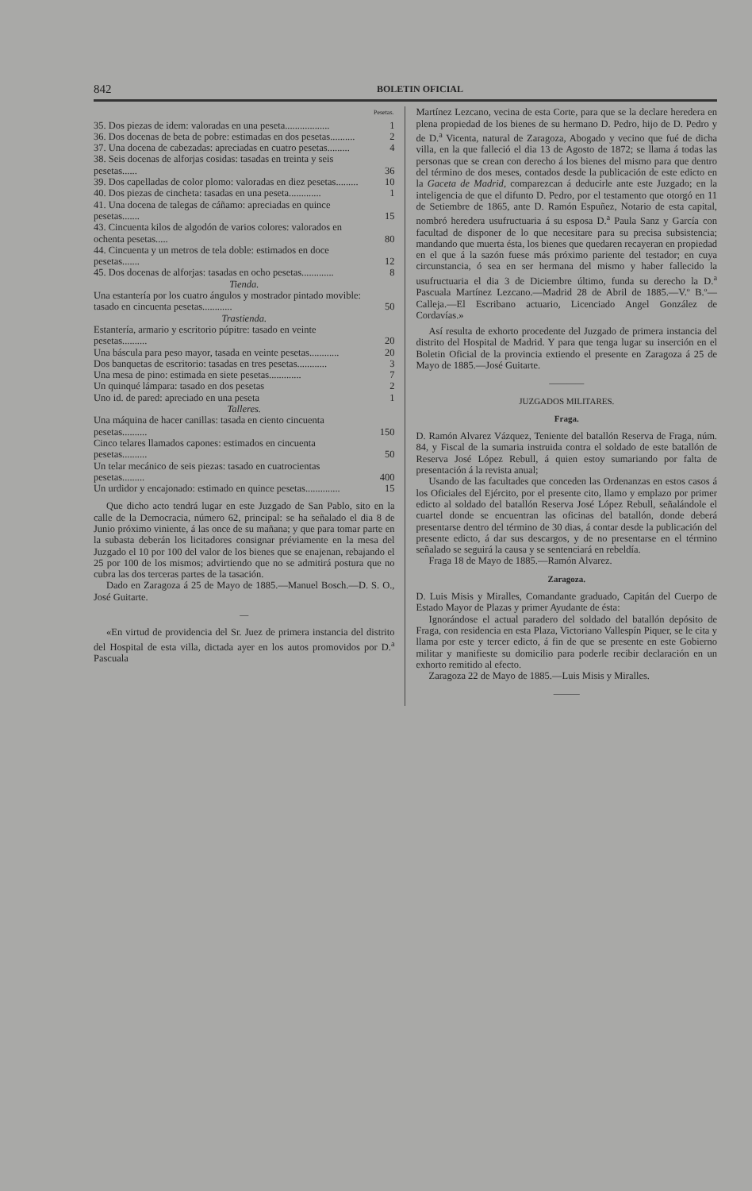842 BOLETIN OFICIAL
| | Pesetas. |
| 35. Dos piezas de idem: valoradas en una peseta.................. | 1 |
| 36. Dos docenas de beta de pobre: estimadas en dos pesetas.......... | 2 |
| 37. Una docena de cabezadas: apreciadas en cuatro pesetas......... | 4 |
| 38. Seis docenas de alforjas cosidas: tasadas en treinta y seis pesetas...... | 36 |
| 39. Dos capelladas de color plomo: valoradas en diez pesetas......... | 10 |
| 40. Dos piezas de cincheta: tasadas en una peseta............. | 1 |
| 41. Una docena de talegas de cáñamo: apreciadas en quince pesetas....... | 15 |
| 43. Cincuenta kilos de algodón de varios colores: valorados en ochenta pesetas..... | 80 |
| 44. Cincuenta y un metros de tela doble: estimados en doce pesetas....... | 12 |
| 45. Dos docenas de alforjas: tasadas en ocho pesetas............. | 8 |
| Tienda. | |
| Una estantería por los cuatro ángulos y mostrador pintado movible: tasado en cincuenta pesetas............ | 50 |
| Trastienda. | |
| Estantería, armario y escritorio púpitre: tasado en veinte pesetas.......... | 20 |
| Una báscula para peso mayor, tasada en veinte pesetas............ | 20 |
| Dos banquetas de escritorio: tasadas en tres pesetas............ | 3 |
| Una mesa de pino: estimada en siete pesetas............. | 7 |
| Un quinqué lámpara: tasado en dos pesetas | 2 |
| Uno id. de pared: apreciado en una peseta | 1 |
| Talleres. | |
| Una máquina de hacer canillas: tasada en ciento cincuenta pesetas.......... | 150 |
| Cinco telares llamados capones: estimados en cincuenta pesetas.......... | 50 |
| Un telar mecánico de seis piezas: tasado en cuatrocientas pesetas......... | 400 |
| Un urdidor y encajonado: estimado en quince pesetas.............. | 15 |
Que dicho acto tendrá lugar en este Juzgado de San Pablo, sito en la calle de la Democracia, número 62, principal: se ha señalado el dia 8 de Junio próximo viniente, á las once de su mañana; y que para tomar parte en la subasta deberán los licitadores consignar préviamente en la mesa del Juzgado el 10 por 100 del valor de los bienes que se enajenan, rebajando el 25 por 100 de los mismos; advirtiendo que no se admitirá postura que no cubra las dos terceras partes de la tasación.
Dado en Zaragoza á 25 de Mayo de 1885.—Manuel Bosch.—D. S. O., José Guitarte.
—
«En virtud de providencia del Sr. Juez de primera instancia del distrito del Hospital de esta villa, dictada ayer en los autos promovidos por D.<sup>a</sup> Pascuala
Martínez Lezcano, vecina de esta Corte, para que se la declare heredera en plena propiedad de los bienes de su hermano D. Pedro, hijo de D. Pedro y de D.<sup>a</sup> Vicenta, natural de Zaragoza, Abogado y vecino que fué de dicha villa, en la que falleció el dia 13 de Agosto de 1872; se llama á todas las personas que se crean con derecho á los bienes del mismo para que dentro del término de dos meses, contados desde la publicación de este edicto en la Gaceta de Madrid, comparezcan á deducirle ante este Juzgado; en la inteligencia de que el difunto D. Pedro, por el testamento que otorgó en 11 de Setiembre de 1865, ante D. Ramón Espuñez, Notario de esta capital, nombró heredera usufructuaria á su esposa D.<sup>a</sup> Paula Sanz y García con facultad de disponer de lo que necesitare para su precisa subsistencia; mandando que muerta ésta, los bienes que quedaren recayeran en propiedad en el que á la sazón fuese más próximo pariente del testador; en cuya circunstancia, ó sea en ser hermana del mismo y haber fallecido la usufructuaria el dia 3 de Diciembre último, funda su derecho la D.<sup>a</sup> Pascuala Martínez Lezcano.—Madrid 28 de Abril de 1885.—V.º B.º—Calleja.—El Escribano actuario, Licenciado Angel González de Cordavías.»
Así resulta de exhorto procedente del Juzgado de primera instancia del distrito del Hospital de Madrid. Y para que tenga lugar su inserción en el Boletin Oficial de la provincia extiendo el presente en Zaragoza á 25 de Mayo de 1885.—José Guitarte.
————
JUZGADOS MILITARES.
Fraga.
D. Ramón Alvarez Vázquez, Teniente del batallón Reserva de Fraga, núm. 84, y Fiscal de la sumaria instruida contra el soldado de este batallón de Reserva José López Rebull, á quien estoy sumariando por falta de presentación á la revista anual;
Usando de las facultades que conceden las Ordenanzas en estos casos á los Oficiales del Ejército, por el presente cito, llamo y emplazo por primer edicto al soldado del batallón Reserva José López Rebull, señalándole el cuartel donde se encuentran las oficinas del batallón, donde deberá presentarse dentro del término de 30 dias, á contar desde la publicación del presente edicto, á dar sus descargos, y de no presentarse en el término señalado se seguirá la causa y se sentenciará en rebeldía.
Fraga 18 de Mayo de 1885.—Ramón Alvarez.
Zaragoza.
D. Luis Misis y Miralles, Comandante graduado, Capitán del Cuerpo de Estado Mayor de Plazas y primer Ayudante de ésta:
Ignorándose el actual paradero del soldado del batallón depósito de Fraga, con residencia en esta Plaza, Victoriano Vallespín Piquer, se le cita y llama por este y tercer edicto, á fin de que se presente en este Gobierno militar y manifieste su domicilio para poderle recibir declaración en un exhorto remitido al efecto.
Zaragoza 22 de Mayo de 1885.—Luis Misis y Miralles.
———